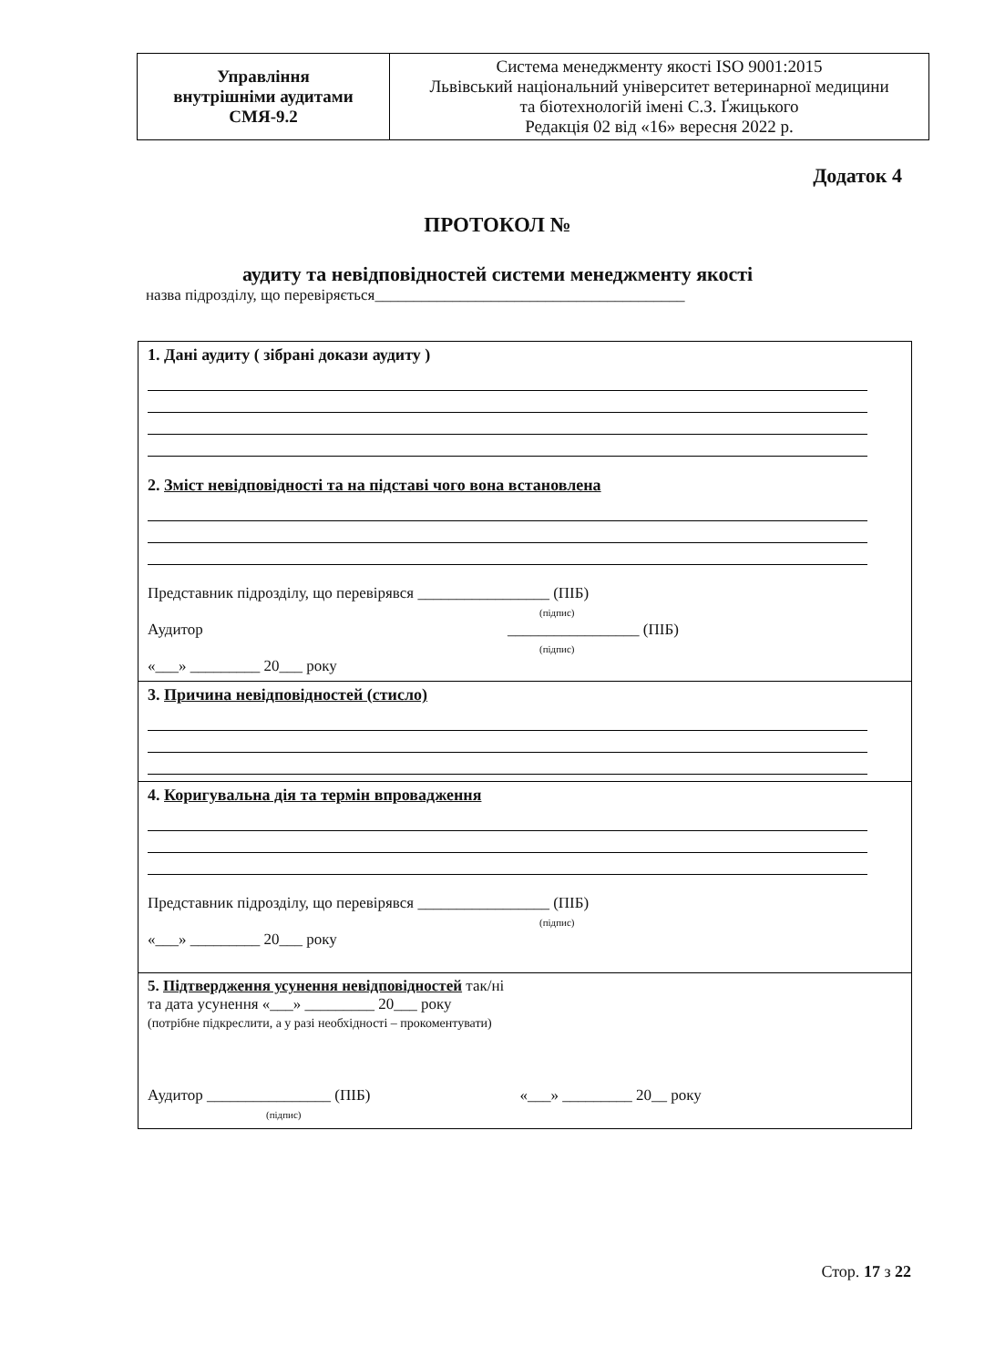| Управління внутрішніми аудитами СМЯ-9.2 | Система менеджменту якості ISO 9001:2015 Львівський національний університет ветеринарної медицини та біотехнологій імені С.З. Ґжицького Редакція 02 від «16» вересня 2022 р. |
Додаток 4
ПРОТОКОЛ №
аудиту та невідповідностей системи менеджменту якості
назва підрозділу, що перевіряється________________________________________
| 1. Дані аудиту ( зібрані докази аудиту ) 2. Зміст невідповідності та на підставі чого вона встановлена Представник підрозділу, що перевірявся _________________ (ПІБ) (підпис) Аудитор _________________ (ПІБ) (підпис) «___» _________ 20___ року |
| 3. Причина невідповідностей (стисло) |
| 4. Коригувальна дія та термін впровадження Представник підрозділу, що перевірявся _________________ (ПІБ) (підпис) «___» _________ 20___ року |
| 5. Підтвердження усунення невідповідностей так/ні та дата усунення «___» _________ 20___ року (потрібне підкреслити, а у разі необхідності – прокоментувати) Аудитор ________________ (ПІБ) «___» _________ 20__ року (підпис) |
Стор. 17 з 22